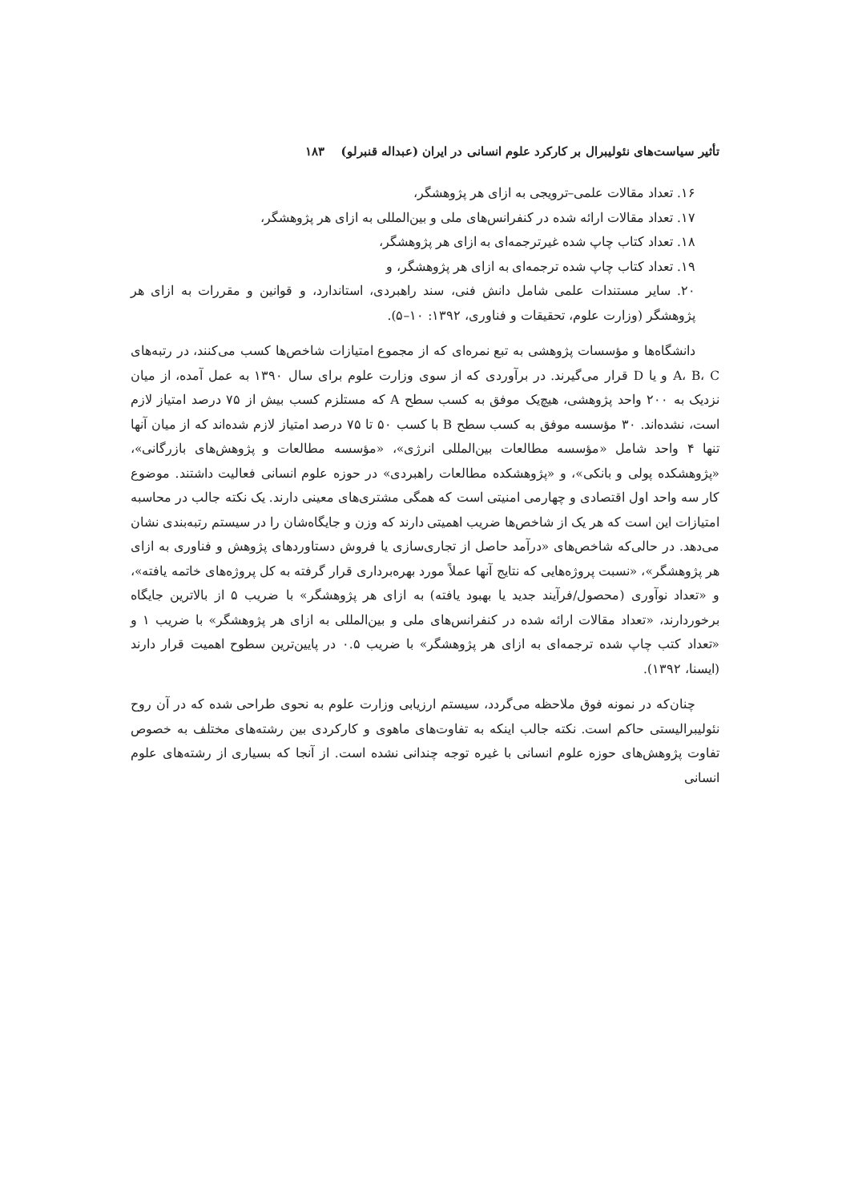تأثیر سیاست‌های نئولیبرال بر کارکرد علوم انسانی در ایران (عبداله قنبرلو) ۱۸۳
۱۶. تعداد مقالات علمی–ترویجی به ازای هر پژوهشگر،
۱۷. تعداد مقالات ارائه شده در کنفرانس‌های ملی و بین‌المللی به ازای هر پژوهشگر،
۱۸. تعداد کتاب چاپ شده غیرترجمه‌ای به ازای هر پژوهشگر،
۱۹. تعداد کتاب چاپ شده ترجمه‌ای به ازای هر پژوهشگر، و
۲۰. سایر مستندات علمی شامل دانش فنی، سند راهبردی، استاندارد، و قوانین و مقررات به ازای هر پژوهشگر (وزارت علوم، تحقیقات و فناوری، ۱۳۹۲: ۱۰–۵).
دانشگاه‌ها و مؤسسات پژوهشی به تبع نمره‌ای که از مجموع امتیازات شاخص‌ها کسب می‌کنند، در رتبه‌های A، B، C و یا D قرار می‌گیرند. در برآوردی که از سوی وزارت علوم برای سال ۱۳۹۰ به عمل آمده، از میان نزدیک به ۲۰۰ واحد پژوهشی، هیچ‌یک موفق به کسب سطح A که مستلزم کسب بیش از ۷۵ درصد امتیاز لازم است، نشده‌اند. ۳۰ مؤسسه موفق به کسب سطح B با کسب ۵۰ تا ۷۵ درصد امتیاز لازم شده‌اند که از میان آنها تنها ۴ واحد شامل «مؤسسه مطالعات بین‌المللی انرژی»، «مؤسسه مطالعات و پژوهش‌های بازرگانی»، «پژوهشکده پولی و بانکی»، و «پژوهشکده مطالعات راهبردی» در حوزه علوم انسانی فعالیت داشتند. موضوع کار سه واحد اول اقتصادی و چهارمی امنیتی است که همگی مشتری‌های معینی دارند. یک نکته جالب در محاسبه امتیازات این است که هر یک از شاخص‌ها ضریب اهمیتی دارند که وزن و جایگاه‌شان را در سیستم رتبه‌بندی نشان می‌دهد. در حالی‌که شاخص‌های «درآمد حاصل از تجاری‌سازی یا فروش دستاوردهای پژوهش و فناوری به ازای هر پژوهشگر»، «نسبت پروژه‌هایی که نتایج آنها عملاً مورد بهره‌برداری قرار گرفته به کل پروژه‌های خاتمه یافته»، و «تعداد نوآوری (محصول/فرآیند جدید یا بهبود یافته) به ازای هر پژوهشگر» با ضریب ۵ از بالاترین جایگاه برخوردارند، «تعداد مقالات ارائه شده در کنفرانس‌های ملی و بین‌المللی به ازای هر پژوهشگر» با ضریب ۱ و «تعداد کتب چاپ شده ترجمه‌ای به ازای هر پژوهشگر» با ضریب ۰.۵ در پایین‌ترین سطوح اهمیت قرار دارند (ایسنا، ۱۳۹۲).
چنان‌که در نمونه فوق ملاحظه می‌گردد، سیستم ارزیابی وزارت علوم به نحوی طراحی شده که در آن روح نئولیبرالیستی حاکم است. نکته جالب اینکه به تفاوت‌های ماهوی و کارکردی بین رشته‌های مختلف به خصوص تفاوت پژوهش‌های حوزه علوم انسانی با غیره توجه چندانی نشده است. از آنجا که بسیاری از رشته‌های علوم انسانی